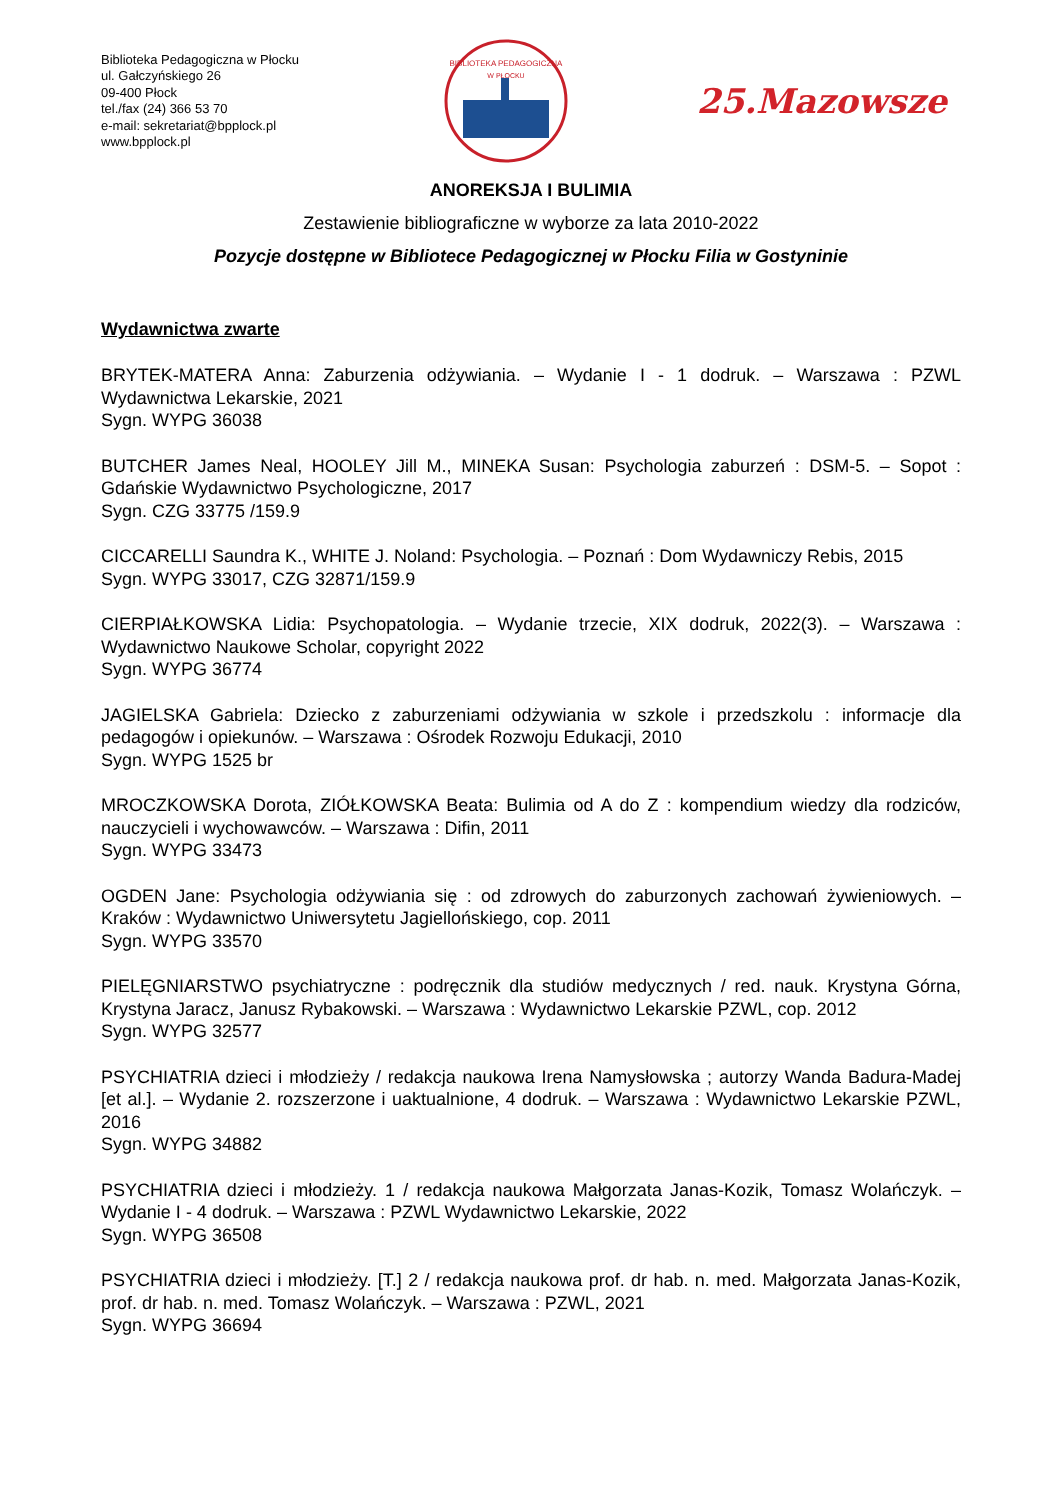Biblioteka Pedagogiczna w Płocku
ul. Gałczyńskiego 26
09-400 Płock
tel./fax (24) 366 53 70
e-mail: sekretariat@bpplock.pl
www.bpplock.pl
BIBLIOTEKA PEDAGOGICZNA
W PŁOCKU
25.Mazowsze
ANOREKSJA I BULIMIA
Zestawienie bibliograficzne w wyborze za lata 2010-2022
Pozycje dostępne w Bibliotece Pedagogicznej w Płocku Filia w Gostyninie
Wydawnictwa zwarte
BRYTEK-MATERA Anna: Zaburzenia odżywiania. – Wydanie I - 1 dodruk. – Warszawa : PZWL Wydawnictwa Lekarskie, 2021
Sygn. WYPG 36038
BUTCHER James Neal, HOOLEY Jill M., MINEKA Susan: Psychologia zaburzeń : DSM-5. – Sopot : Gdańskie Wydawnictwo Psychologiczne, 2017
Sygn. CZG 33775 /159.9
CICCARELLI Saundra K., WHITE J. Noland: Psychologia. – Poznań : Dom Wydawniczy Rebis, 2015
Sygn. WYPG 33017, CZG 32871/159.9
CIERPIAŁKOWSKA Lidia: Psychopatologia. – Wydanie trzecie, XIX dodruk, 2022(3). – Warszawa : Wydawnictwo Naukowe Scholar, copyright 2022
Sygn. WYPG 36774
JAGIELSKA Gabriela: Dziecko z zaburzeniami odżywiania w szkole i przedszkolu : informacje dla pedagogów i opiekunów. – Warszawa : Ośrodek Rozwoju Edukacji, 2010
Sygn. WYPG 1525 br
MROCZKOWSKA Dorota, ZIÓŁKOWSKA Beata: Bulimia od A do Z : kompendium wiedzy dla rodziców, nauczycieli i wychowawców. – Warszawa : Difin, 2011
Sygn. WYPG 33473
OGDEN Jane: Psychologia odżywiania się : od zdrowych do zaburzonych zachowań żywieniowych. – Kraków : Wydawnictwo Uniwersytetu Jagiellońskiego, cop. 2011
Sygn. WYPG 33570
PIELĘGNIARSTWO psychiatryczne : podręcznik dla studiów medycznych / red. nauk. Krystyna Górna, Krystyna Jaracz, Janusz Rybakowski. – Warszawa : Wydawnictwo Lekarskie PZWL, cop. 2012
Sygn. WYPG 32577
PSYCHIATRIA dzieci i młodzieży / redakcja naukowa Irena Namysłowska ; autorzy Wanda Badura-Madej [et al.]. – Wydanie 2. rozszerzone i uaktualnione, 4 dodruk. – Warszawa : Wydawnictwo Lekarskie PZWL, 2016
Sygn. WYPG 34882
PSYCHIATRIA dzieci i młodzieży. 1 / redakcja naukowa Małgorzata Janas-Kozik, Tomasz Wolańczyk. – Wydanie I - 4 dodruk. – Warszawa : PZWL Wydawnictwo Lekarskie, 2022
Sygn. WYPG 36508
PSYCHIATRIA dzieci i młodzieży. [T.] 2 / redakcja naukowa prof. dr hab. n. med. Małgorzata Janas-Kozik, prof. dr hab. n. med. Tomasz Wolańczyk. – Warszawa : PZWL, 2021
Sygn. WYPG 36694